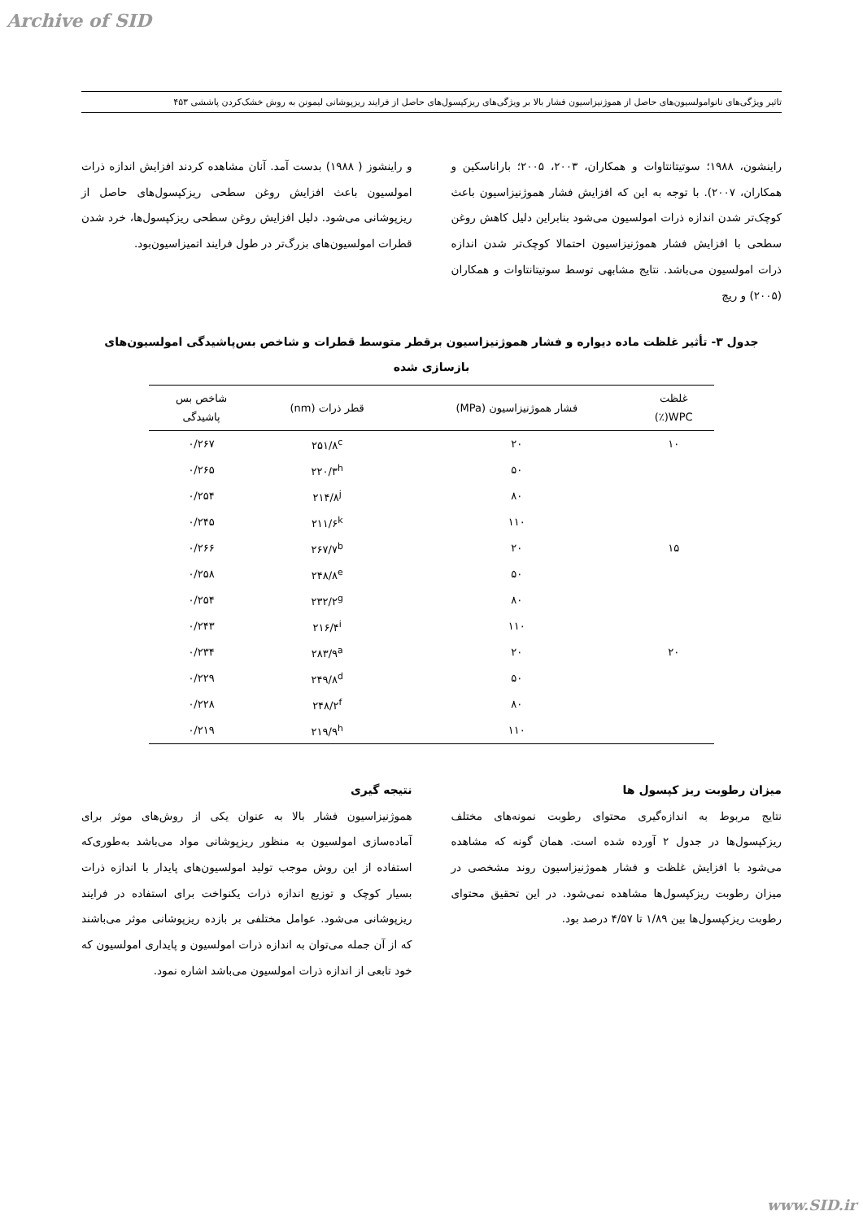Archive of SID
تاثیر ویژگی‌های نانوامولسیون‌های حاصل از هموژنیزاسیون فشار بالا بر ویژگی‌های ریزکپسول‌های حاصل از فرایند ریزپوشانی لیمونن به روش خشک‌کردن پاششی ۴۵۳
راینشون، ۱۹۸۸؛ سوتیتانتاوات و همکاران، ۲۰۰۳، ۲۰۰۵؛ باراناسکین و همکاران، ۲۰۰۷). با توجه به این که افزایش فشار هموژنیزاسیون باعث کوچک‌تر شدن اندازه ذرات امولسیون می‌شود بنابراین دلیل کاهش روغن سطحی با افزایش فشار هموژنیزاسیون احتمالا کوچک‌تر شدن اندازه ذرات امولسیون می‌باشد. نتایج مشابهی توسط سوتیتانتاوات و همکاران (۲۰۰۵) و ریچ
و راینشوز ( ۱۹۸۸) بدست آمد. آنان مشاهده کردند افزایش اندازه ذرات امولسیون باعث افزایش روغن سطحی ریزکپسول‌های حاصل از ریزپوشانی می‌شود. دلیل افزایش روغن سطحی ریزکپسول‌ها، خرد شدن قطرات امولسیون‌های بزرگ‌تر در طول فرایند اتمیزاسیون‌بود.
جدول ۳- تأثیر غلظت ماده دیواره و فشار هموژنیزاسیون برقطر متوسط قطرات و شاخص بس‌پاشیدگی امولسیون‌های بازسازی شده
| غلظت WPC(٪) | فشار هموژنیزاسیون (MPa) | قطر ذرات (nm) | شاخص بس پاشیدگی |
| --- | --- | --- | --- |
| ۱۰ | ۲۰ | ۲۵۱/۸<sup>c</sup> | ۰/۲۶۷ |
| | ۵۰ | ۲۲۰/۳<sup>h</sup> | ۰/۲۶۵ |
| | ۸۰ | ۲۱۴/۸<sup>j</sup> | ۰/۲۵۴ |
| | ۱۱۰ | ۲۱۱/۶<sup>k</sup> | ۰/۲۴۵ |
| ۱۵ | ۲۰ | ۲۶۷/۷<sup>b</sup> | ۰/۲۶۶ |
| | ۵۰ | ۲۴۸/۸<sup>e</sup> | ۰/۲۵۸ |
| | ۸۰ | ۲۳۲/۲<sup>g</sup> | ۰/۲۵۴ |
| | ۱۱۰ | ۲۱۶/۴<sup>i</sup> | ۰/۲۴۳ |
| ۲۰ | ۲۰ | ۲۸۳/۹<sup>a</sup> | ۰/۲۳۴ |
| | ۵۰ | ۲۴۹/۸<sup>d</sup> | ۰/۲۲۹ |
| | ۸۰ | ۲۴۸/۲<sup>f</sup> | ۰/۲۲۸ |
| | ۱۱۰ | ۲۱۹/۹<sup>h</sup> | ۰/۲۱۹ |
میزان رطوبت ریز کپسول ها
نتایج مربوط به اندازه‌گیری محتوای رطوبت نمونه‌های مختلف ریزکپسول‌ها در جدول ۲ آورده شده است. همان گونه که مشاهده می‌شود با افزایش غلظت و فشار هموژنیزاسیون روند مشخصی در میزان رطوبت ریزکپسول‌ها مشاهده نمی‌شود. در این تحقیق محتوای رطوبت ریزکپسول‌ها بین ۱/۸۹ تا ۴/۵۷ درصد بود.
نتیجه گیری
هموژنیزاسیون فشار بالا به عنوان یکی از روش‌های موثر برای آماده‌سازی امولسیون به منظور ریزپوشانی مواد می‌باشد به‌طوری‌که استفاده از این روش موجب تولید امولسیون‌های پایدار با اندازه ذرات بسیار کوچک و توزیع اندازه ذرات یکنواخت برای استفاده در فرایند ریزپوشانی می‌شود. عوامل مختلفی بر بازده ریزپوشانی موثر می‌باشند که از آن جمله می‌توان به اندازه ذرات امولسیون و پایداری امولسیون که خود تابعی از اندازه ذرات امولسیون می‌باشد اشاره نمود.
www.SID.ir